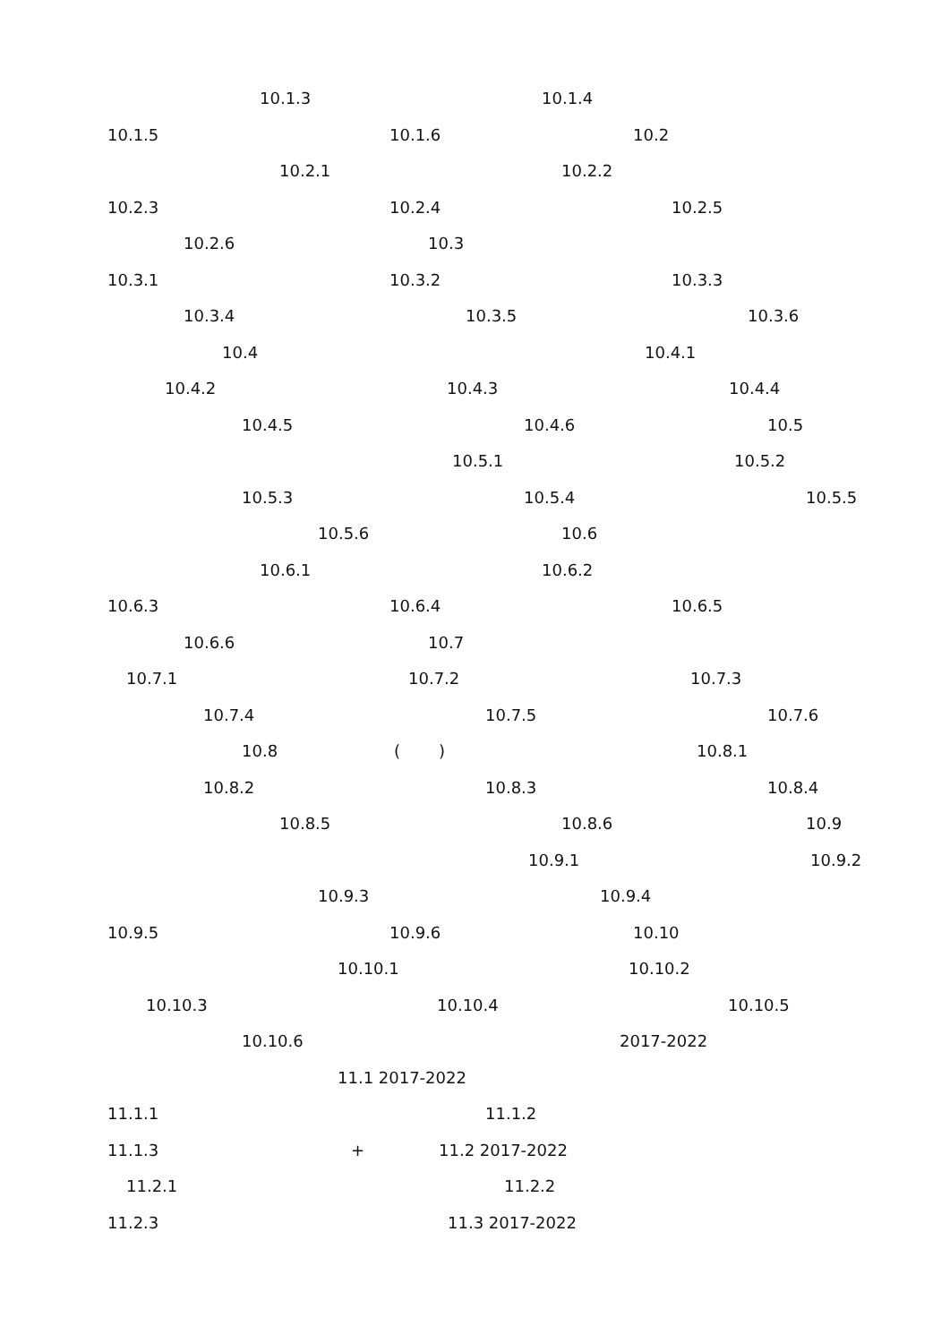10.1.3 10.1.4
10.1.5 10.1.6 10.2
10.2.1 10.2.2
10.2.3 10.2.4 10.2.5
10.2.6 10.3
10.3.1 10.3.2 10.3.3
10.3.4 10.3.5 10.3.6
10.4 10.4.1
10.4.2 10.4.3 10.4.4
10.4.5 10.4.6 10.5
10.5.1 10.5.2
10.5.3 10.5.4 10.5.5
10.5.6 10.6
10.6.1 10.6.2
10.6.3 10.6.4 10.6.5
10.6.6 10.7
10.7.1 10.7.2 10.7.3
10.7.4 10.7.5 10.7.6
10.8 ( ) 10.8.1
10.8.2 10.8.3 10.8.4
10.8.5 10.8.6 10.9
10.9.1 10.9.2
10.9.3 10.9.4
10.9.5 10.9.6 10.10
10.10.1 10.10.2
10.10.3 10.10.4 10.10.5
10.10.6 2017-2022
11.1 2017-2022
11.1.1 11.1.2
11.1.3 + 11.2 2017-2022
11.2.1 11.2.2
11.2.3 11.3 2017-2022